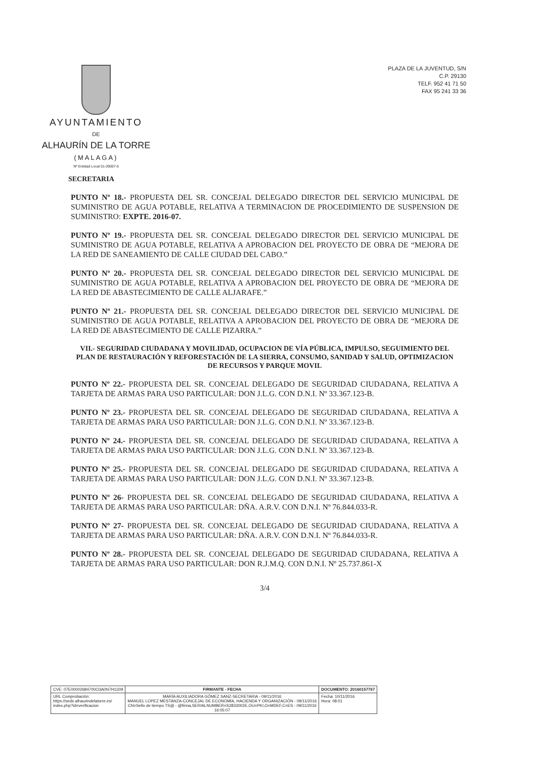AYUNTAMIENTO
DE
ALHAURÍN DE LA TORRE
(MALAGA)
Nº Entidad Local 01-29007-5
PLAZA DE LA JUVENTUD, S/N
C.P. 29130
TELF. 952 41 71 50
FAX 95 241 33 36
SECRETARIA
PUNTO Nº 18.- PROPUESTA DEL SR. CONCEJAL DELEGADO DIRECTOR DEL SERVICIO MUNICIPAL DE SUMINISTRO DE AGUA POTABLE, RELATIVA A TERMINACION DE PROCEDIMIENTO DE SUSPENSION DE SUMINISTRO: EXPTE. 2016-07.
PUNTO Nº 19.- PROPUESTA DEL SR. CONCEJAL DELEGADO DIRECTOR DEL SERVICIO MUNICIPAL DE SUMINISTRO DE AGUA POTABLE, RELATIVA A APROBACION DEL PROYECTO DE OBRA DE “MEJORA DE LA RED DE SANEAMIENTO DE CALLE CIUDAD DEL CABO.”
PUNTO Nº 20.- PROPUESTA DEL SR. CONCEJAL DELEGADO DIRECTOR DEL SERVICIO MUNICIPAL DE SUMINISTRO DE AGUA POTABLE, RELATIVA A APROBACION DEL PROYECTO DE OBRA DE “MEJORA DE LA RED DE ABASTECIMIENTO DE CALLE ALJARAFE.”
PUNTO Nº 21.- PROPUESTA DEL SR. CONCEJAL DELEGADO DIRECTOR DEL SERVICIO MUNICIPAL DE SUMINISTRO DE AGUA POTABLE, RELATIVA A APROBACION DEL PROYECTO DE OBRA DE “MEJORA DE LA RED DE ABASTECIMIENTO DE CALLE PIZARRA.”
VII.- SEGURIDAD CIUDADANA Y MOVILIDAD, OCUPACION DE VÍA PÚBLICA, IMPULSO, SEGUIMIENTO DEL PLAN DE RESTAURACIÓN Y REFORESTACIÓN DE LA SIERRA, CONSUMO, SANIDAD Y SALUD, OPTIMIZACION DE RECURSOS Y PARQUE MOVIL
PUNTO Nº 22.- PROPUESTA DEL SR. CONCEJAL DELEGADO DE SEGURIDAD CIUDADANA, RELATIVA A TARJETA DE ARMAS PARA USO PARTICULAR: DON J.L.G. CON D.N.I. Nº 33.367.123-B.
PUNTO Nº 23.- PROPUESTA DEL SR. CONCEJAL DELEGADO DE SEGURIDAD CIUDADANA, RELATIVA A TARJETA DE ARMAS PARA USO PARTICULAR: DON J.L.G. CON D.N.I. Nº 33.367.123-B.
PUNTO Nº 24.- PROPUESTA DEL SR. CONCEJAL DELEGADO DE SEGURIDAD CIUDADANA, RELATIVA A TARJETA DE ARMAS PARA USO PARTICULAR: DON J.L.G. CON D.N.I. Nº 33.367.123-B.
PUNTO Nº 25.- PROPUESTA DEL SR. CONCEJAL DELEGADO DE SEGURIDAD CIUDADANA, RELATIVA A TARJETA DE ARMAS PARA USO PARTICULAR: DON J.L.G. CON D.N.I. Nº 33.367.123-B.
PUNTO Nº 26- PROPUESTA DEL SR. CONCEJAL DELEGADO DE SEGURIDAD CIUDADANA, RELATIVA A TARJETA DE ARMAS PARA USO PARTICULAR: DÑA. A.R.V. CON D.N.I. Nº 76.844.033-R.
PUNTO Nº 27- PROPUESTA DEL SR. CONCEJAL DELEGADO DE SEGURIDAD CIUDADANA, RELATIVA A TARJETA DE ARMAS PARA USO PARTICULAR: DÑA. A.R.V. CON D.N.I. Nº 76.844.033-R.
PUNTO Nº 28.- PROPUESTA DEL SR. CONCEJAL DELEGADO DE SEGURIDAD CIUDADANA, RELATIVA A TARJETA DE ARMAS PARA USO PARTICULAR: DON R.J.M.Q. CON D.N.I. Nº 25.737.861-X
3/4
| CVE: 07E00002684700O3A0N7H1I2I9 | FIRMANTE - FECHA | DOCUMENTO: 20160157767 |
| URL Comprobación: https://sede.alhaurindelatorre.es/ index.php?id=verificacion | MARÍA AUXILIADORA GÓMEZ SANZ-SECRETARIA - 09/11/2016 MANUEL LOPEZ MESTANZA-CONCEJAL DE ECONOMÍA, HACIENDA Y ORGANIZACIÓN - 09/11/2016 CN=Sello de tiempo TS@ - @firma,SERIALNUMBER=S2833002E,OU=PKI,O=MDEF,C=ES - 09/11/2016 16:05:07 | Fecha: 10/11/2016 Hora: 08:01 |